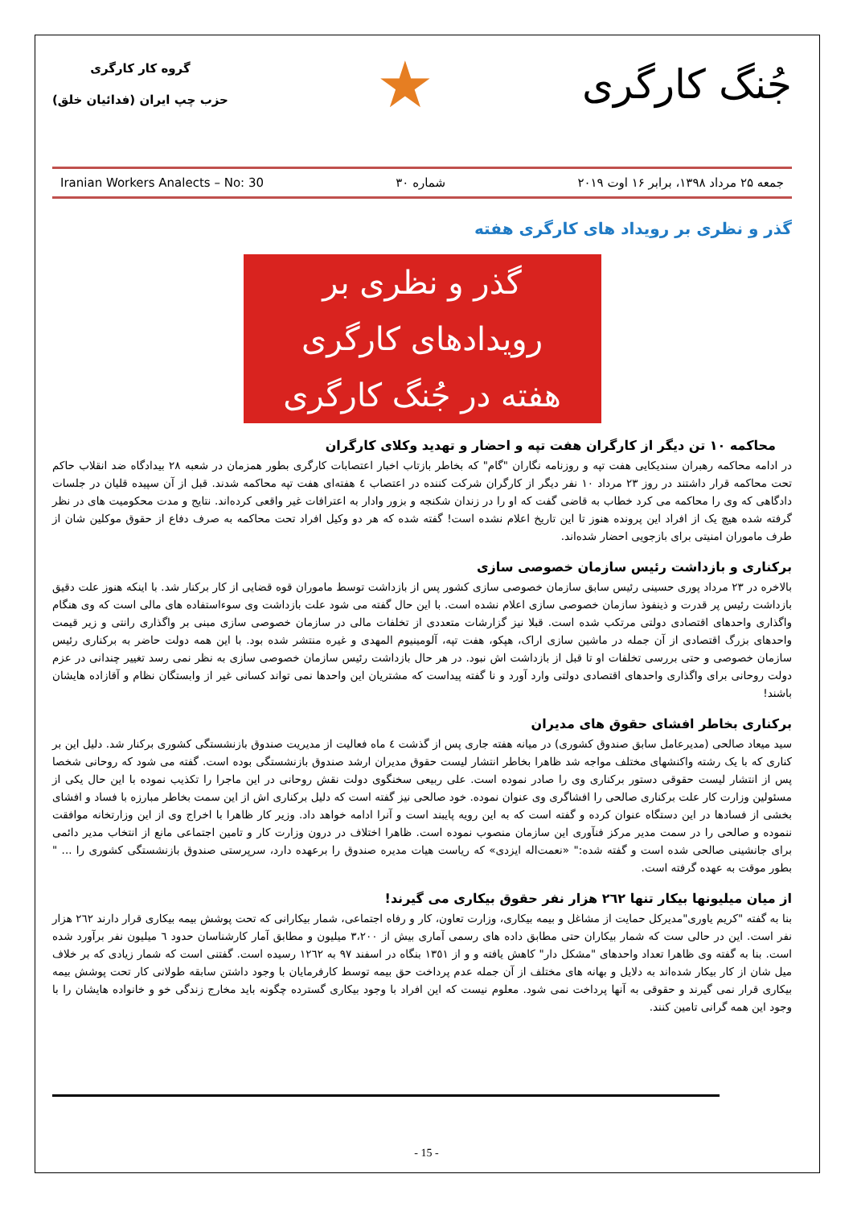جُنگ کارگری
★
گروه کار کارگری
حزب چپ ایران (فدائیان خلق)
جمعه ۲۵ مرداد ۱۳۹۸، برابر ۱۶ اوت ۲۰۱۹ شماره ۳۰ Iranian Workers Analects – No: 30
گذر و نظری بر رویداد های کارگری هفته
گذر و نظری بر
رویدادهای کارگری
هفته در جُنگ کارگری
محاکمه ۱۰ تن دیگر از کارگران هفت تپه و احضار و تهدید وکلای کارگران
در ادامه محاکمه رهبران سندیکایی هفت تپه و روزنامه نگاران "گام" که بخاطر بازتاب اخبار اعتصابات کارگری بطور همزمان در شعبه ۲۸ بیدادگاه ضد انقلاب حاکم تحت محاکمه قرار داشتند در روز ۲۳ مرداد ۱۰ نفر دیگر از کارگران شرکت کننده در اعتصاب ٤ هفته‌ای هفت تپه محاکمه شدند. قبل از آن سپیده قلیان در جلسات دادگاهی که وی را محاکمه می کرد خطاب به قاضی گفت که او را در زندان شکنجه و بزور وادار به اعترافات غیر واقعی کرده‌اند. نتایج و مدت محکومیت های در نظر گرفته شده هیچ یک از افراد این پرونده هنوز تا این تاریخ اعلام نشده است! گفته شده که هر دو وکیل افراد تحت محاکمه به صرف دفاع از حقوق موکلین شان از طرف ماموران امنیتی برای بازجویی احضار شده‌اند.
برکناری و بازداشت رئیس سازمان خصوصی سازی
بالاخره در ۲۳ مرداد پوری حسینی رئیس سابق سازمان خصوصی سازی کشور پس از بازداشت توسط ماموران قوه قضایی از کار برکنار شد. با اینکه هنوز علت دقیق بازداشت رئیس پر قدرت و ذینفوذ سازمان خصوصی سازی اعلام نشده است. با این حال گفته می شود علت بازداشت وی سوءاستفاده های مالی است که وی هنگام واگذاری واحدهای اقتصادی دولتی مرتکب شده است. قبلا نیز گزارشات متعددی از تخلفات مالی در سازمان خصوصی سازی مبنی بر واگذاری رانتی و زیر قیمت واحدهای بزرگ اقتصادی از آن جمله در ماشین سازی اراک، هپکو، هفت تپه، آلومینیوم المهدی و غیره منتشر شده بود. با این همه دولت حاضر به برکناری رئیس سازمان خصوصی و حتی بررسی تخلفات او تا قبل از بازداشت اش نبود. در هر حال بازداشت رئیس سازمان خصوصی سازی به نظر نمی رسد تغییر چندانی در عزم دولت روحانی برای واگذاری واحدهای اقتصادی دولتی وارد آورد و نا گفته پیداست که مشتریان این واحدها نمی تواند کسانی غیر از وابستگان نظام و آقازاده هایشان باشند!
برکناری بخاطر افشای حقوق های مدیران
سید میعاد صالحی (مدیرعامل سابق صندوق کشوری) در میانه هفته جاری پس از گذشت ٤ ماه فعالیت از مدیریت صندوق بازنشستگی کشوری برکنار شد. دلیل این بر کناری که با یک رشته واکنشهای مختلف مواجه شد ظاهرا بخاطر انتشار لیست حقوق مدیران ارشد صندوق بازنشستگی بوده است. گفته می شود که روحانی شخصا پس از انتشار لیست حقوقی دستور برکناری وی را صادر نموده است. علی ربیعی سخنگوی دولت نقش روحانی در این ماجرا را تکذیب نموده با این حال یکی از مسئولین وزارت کار علت برکناری صالحی را افشاگری وی عنوان نموده. خود صالحی نیز گفته است که دلیل برکناری اش از این سمت بخاطر مبارزه با فساد و افشای بخشی از فسادها در این دستگاه عنوان کرده و گفته است که به این رویه پایبند است و آنرا ادامه خواهد داد. وزیر کار ظاهرا با اخراج وی از این وزارتخانه موافقت ننموده و صالحی را در سمت مدیر مرکز فنآوری این سازمان منصوب نموده است. ظاهرا اختلاف در درون وزارت کار و تامین اجتماعی مانع از انتخاب مدیر دائمی برای جانشینی صالحی شده است و گفته شده:" «نعمت‌اله ایزدی» که ریاست هیات مدیره صندوق را برعهده دارد، سرپرستی صندوق بازنشستگی کشوری را ... " بطور موقت به عهده گرفته است.
از میان میلیونها بیکار تنها ٢٦٢ هزار نفر حقوق بیکاری می گیرند!
بنا به گفته "کریم یاوری"مدیرکل حمایت از مشاغل و بیمه بیکاری، وزارت تعاون، کار و رفاه اجتماعی، شمار بیکارانی که تحت پوشش بیمه بیکاری قرار دارند ٢٦٢ هزار نفر است. این در حالی ست که شمار بیکاران حتی مطابق داده های رسمی آماری بیش از ٣،٢٠٠ میلیون و مطابق آمار کارشناسان حدود ٦ میلیون نفر برآورد شده است. بنا به گفته وی ظاهرا تعداد واحدهای "مشکل دار" کاهش یافته و و از ١٣٥١ بنگاه در اسفند ٩٧ به ١٢٦٢ رسیده است. گفتنی است که شمار زیادی که بر خلاف میل شان از کار بیکار شده‌اند به دلایل و بهانه های مختلف از آن جمله عدم پرداخت حق بیمه توسط کارفرمایان با وجود داشتن سابقه طولانی کار تحت پوشش بیمه بیکاری قرار نمی گیرند و حقوقی به آنها پرداخت نمی شود. معلوم نیست که این افراد با وجود بیکاری گسترده چگونه باید مخارج زندگی خو و خانواده هایشان را با وجود این همه گرانی تامین کنند.
- 15 -